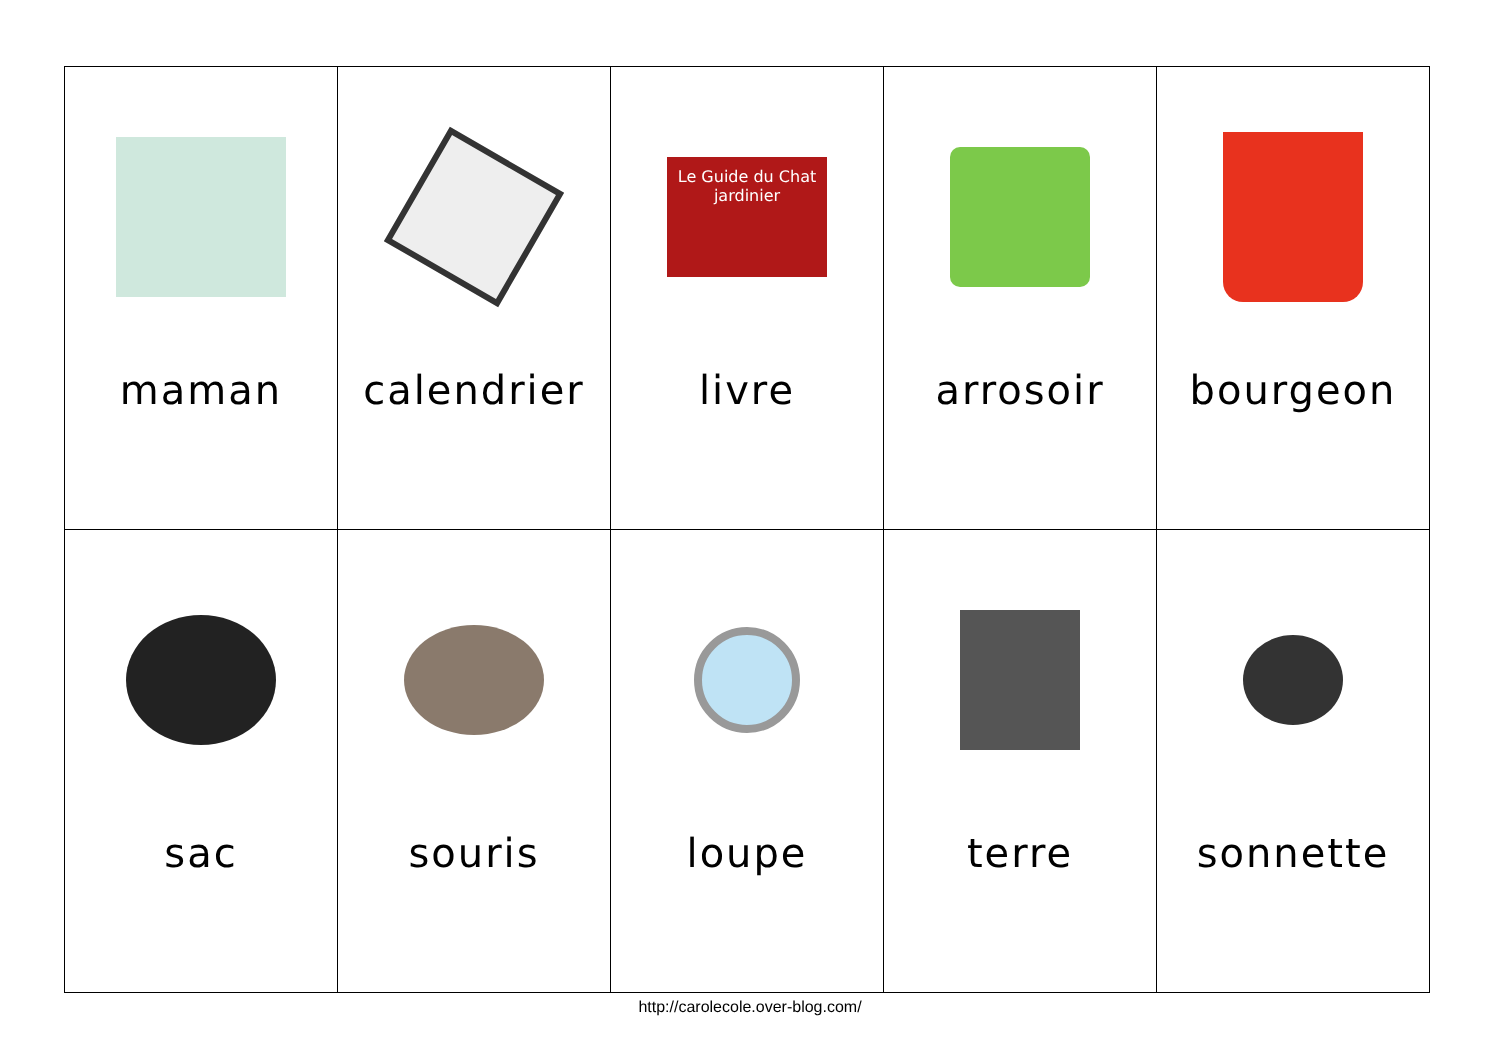| maman | calendrier | Le Guide du Chat jardinier livre | arrosoir | bourgeon |
| sac | souris | loupe | terre | sonnette |
http://carolecole.over-blog.com/